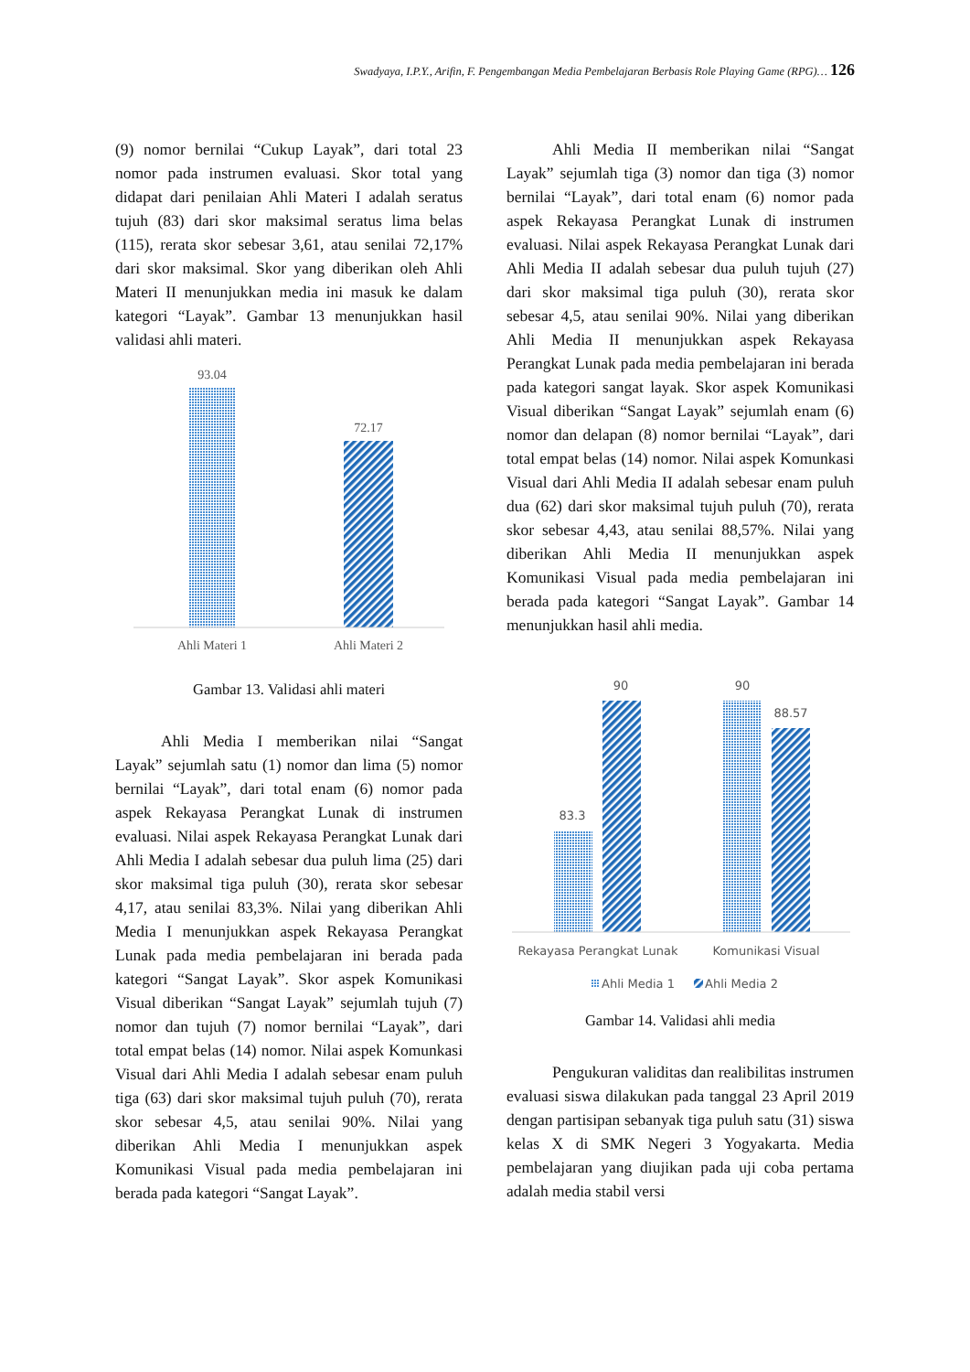Swadyaya, I.P.Y., Arifin, F. Pengembangan Media Pembelajaran Berbasis Role Playing Game (RPG)… 126
(9) nomor bernilai “Cukup Layak”, dari total 23 nomor pada instrumen evaluasi. Skor total yang didapat dari penilaian Ahli Materi I adalah seratus tujuh (83) dari skor maksimal seratus lima belas (115), rerata skor sebesar 3,61, atau senilai 72,17% dari skor maksimal. Skor yang diberikan oleh Ahli Materi II menunjukkan media ini masuk ke dalam kategori “Layak”. Gambar 13 menunjukkan hasil validasi ahli materi.
93.04
72.17
Ahli Materi 1
Ahli Materi 2
Gambar 13. Validasi ahli materi
Ahli Media I memberikan nilai “Sangat Layak” sejumlah satu (1) nomor dan lima (5) nomor bernilai “Layak”, dari total enam (6) nomor pada aspek Rekayasa Perangkat Lunak di instrumen evaluasi. Nilai aspek Rekayasa Perangkat Lunak dari Ahli Media I adalah sebesar dua puluh lima (25) dari skor maksimal tiga puluh (30), rerata skor sebesar 4,17, atau senilai 83,3%. Nilai yang diberikan Ahli Media I menunjukkan aspek Rekayasa Perangkat Lunak pada media pembelajaran ini berada pada kategori “Sangat Layak”. Skor aspek Komunikasi Visual diberikan “Sangat Layak” sejumlah tujuh (7) nomor dan tujuh (7) nomor bernilai “Layak”, dari total empat belas (14) nomor. Nilai aspek Komunkasi Visual dari Ahli Media I adalah sebesar enam puluh tiga (63) dari skor maksimal tujuh puluh (70), rerata skor sebesar 4,5, atau senilai 90%. Nilai yang diberikan Ahli Media I menunjukkan aspek Komunikasi Visual pada media pembelajaran ini berada pada kategori “Sangat Layak”.
Ahli Media II memberikan nilai “Sangat Layak” sejumlah tiga (3) nomor dan tiga (3) nomor bernilai “Layak”, dari total enam (6) nomor pada aspek Rekayasa Perangkat Lunak di instrumen evaluasi. Nilai aspek Rekayasa Perangkat Lunak dari Ahli Media II adalah sebesar dua puluh tujuh (27) dari skor maksimal tiga puluh (30), rerata skor sebesar 4,5, atau senilai 90%. Nilai yang diberikan Ahli Media II menunjukkan aspek Rekayasa Perangkat Lunak pada media pembelajaran ini berada pada kategori sangat layak. Skor aspek Komunikasi Visual diberikan “Sangat Layak” sejumlah enam (6) nomor dan delapan (8) nomor bernilai “Layak”, dari total empat belas (14) nomor. Nilai aspek Komunkasi Visual dari Ahli Media II adalah sebesar enam puluh dua (62) dari skor maksimal tujuh puluh (70), rerata skor sebesar 4,43, atau senilai 88,57%. Nilai yang diberikan Ahli Media II menunjukkan aspek Komunikasi Visual pada media pembelajaran ini berada pada kategori “Sangat Layak”. Gambar 14 menunjukkan hasil ahli media.
83.3
90
90
88.57
Rekayasa Perangkat Lunak
Komunikasi Visual
Ahli Media 1
Ahli Media 2
Gambar 14. Validasi ahli media
Pengukuran validitas dan realibilitas instrumen evaluasi siswa dilakukan pada tanggal 23 April 2019 dengan partisipan sebanyak tiga puluh satu (31) siswa kelas X di SMK Negeri 3 Yogyakarta. Media pembelajaran yang diujikan pada uji coba pertama adalah media stabil versi